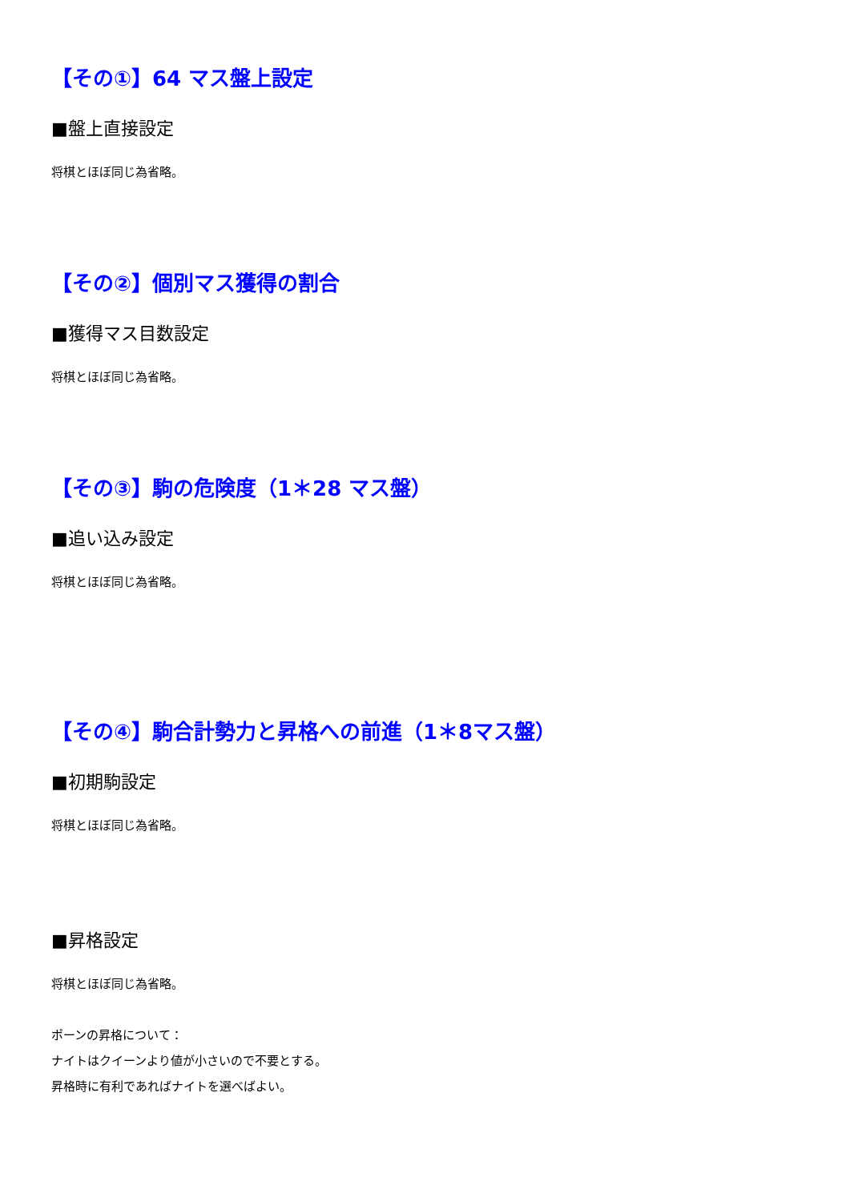【その①】64 マス盤上設定
■盤上直接設定
将棋とほぼ同じ為省略。
【その②】個別マス獲得の割合
■獲得マス目数設定
将棋とほぼ同じ為省略。
【その③】駒の危険度（1＊28 マス盤）
■追い込み設定
将棋とほぼ同じ為省略。
【その④】駒合計勢力と昇格への前進（1＊8マス盤）
■初期駒設定
将棋とほぼ同じ為省略。
■昇格設定
将棋とほぼ同じ為省略。
ポーンの昇格について：
ナイトはクイーンより値が小さいので不要とする。
昇格時に有利であればナイトを選べばよい。